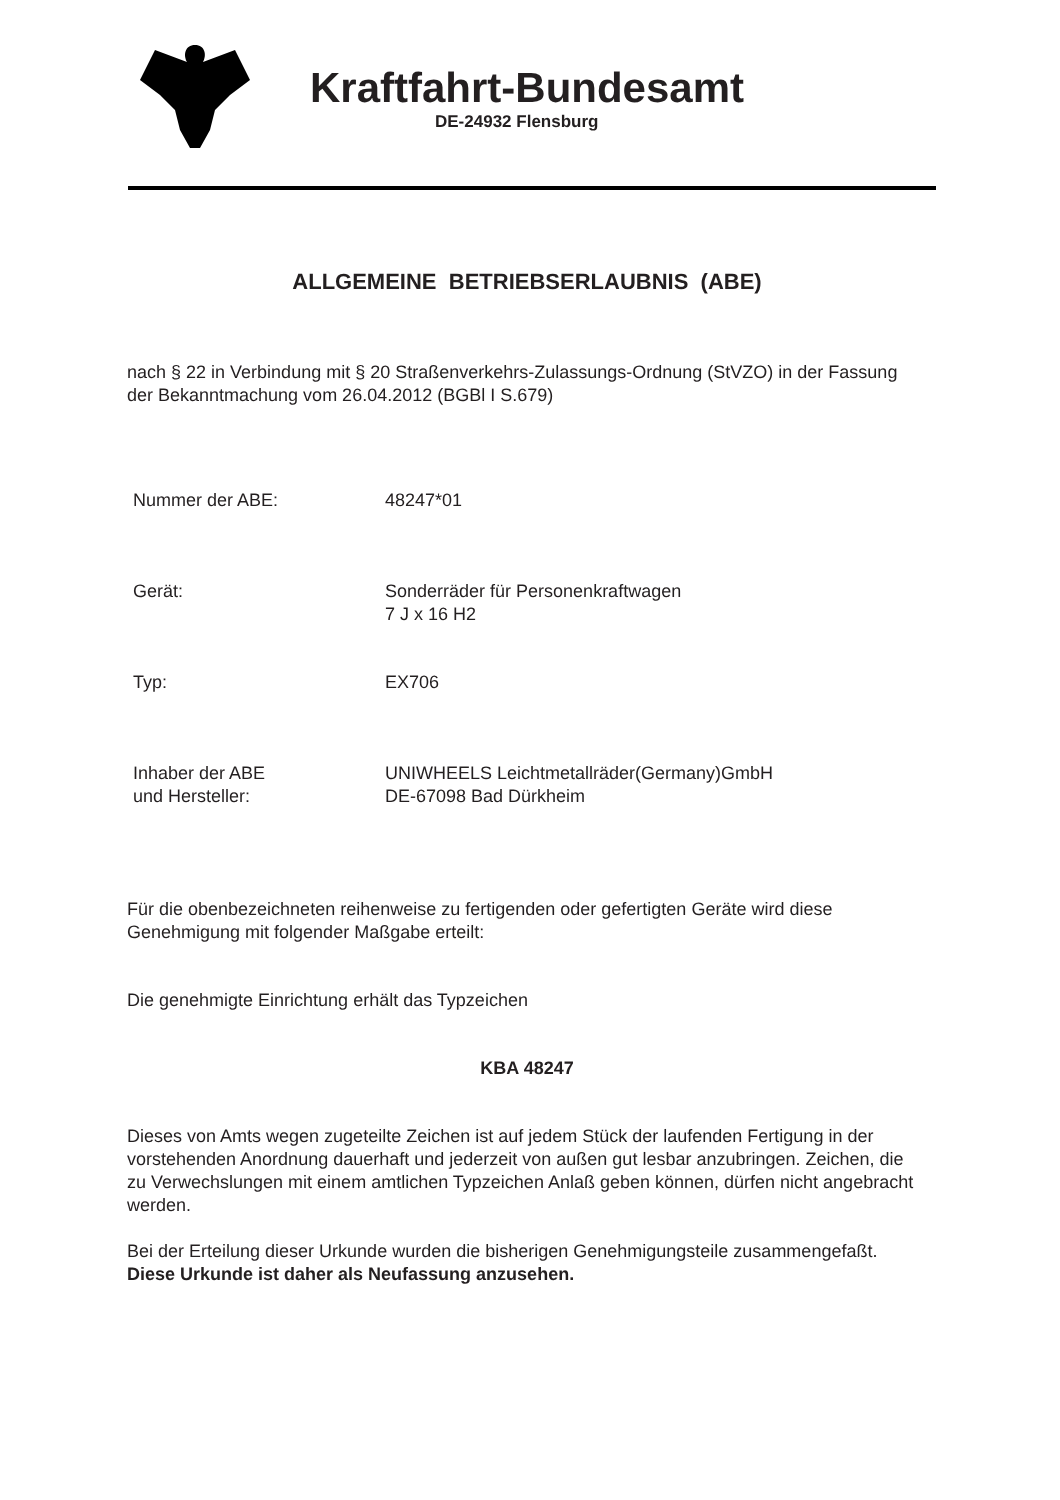Kraftfahrt-Bundesamt
DE-24932 Flensburg
ALLGEMEINE BETRIEBSERLAUBNIS (ABE)
nach § 22 in Verbindung mit § 20 Straßenverkehrs-Zulassungs-Ordnung (StVZO) in der Fassung der Bekanntmachung vom 26.04.2012 (BGBl I S.679)
Nummer der ABE: 48247*01
Gerät: Sonderräder für Personenkraftwagen
7 J x 16 H2
Typ: EX706
Inhaber der ABE
und Hersteller:
UNIWHEELS Leichtmetallräder(Germany)GmbH
DE-67098 Bad Dürkheim
Für die obenbezeichneten reihenweise zu fertigenden oder gefertigten Geräte wird diese Genehmigung mit folgender Maßgabe erteilt:
Die genehmigte Einrichtung erhält das Typzeichen
KBA 48247
Dieses von Amts wegen zugeteilte Zeichen ist auf jedem Stück der laufenden Fertigung in der vorstehenden Anordnung dauerhaft und jederzeit von außen gut lesbar anzubringen. Zeichen, die zu Verwechslungen mit einem amtlichen Typzeichen Anlaß geben können, dürfen nicht angebracht werden.
Bei der Erteilung dieser Urkunde wurden die bisherigen Genehmigungsteile zusammengefaßt.
Diese Urkunde ist daher als Neufassung anzusehen.